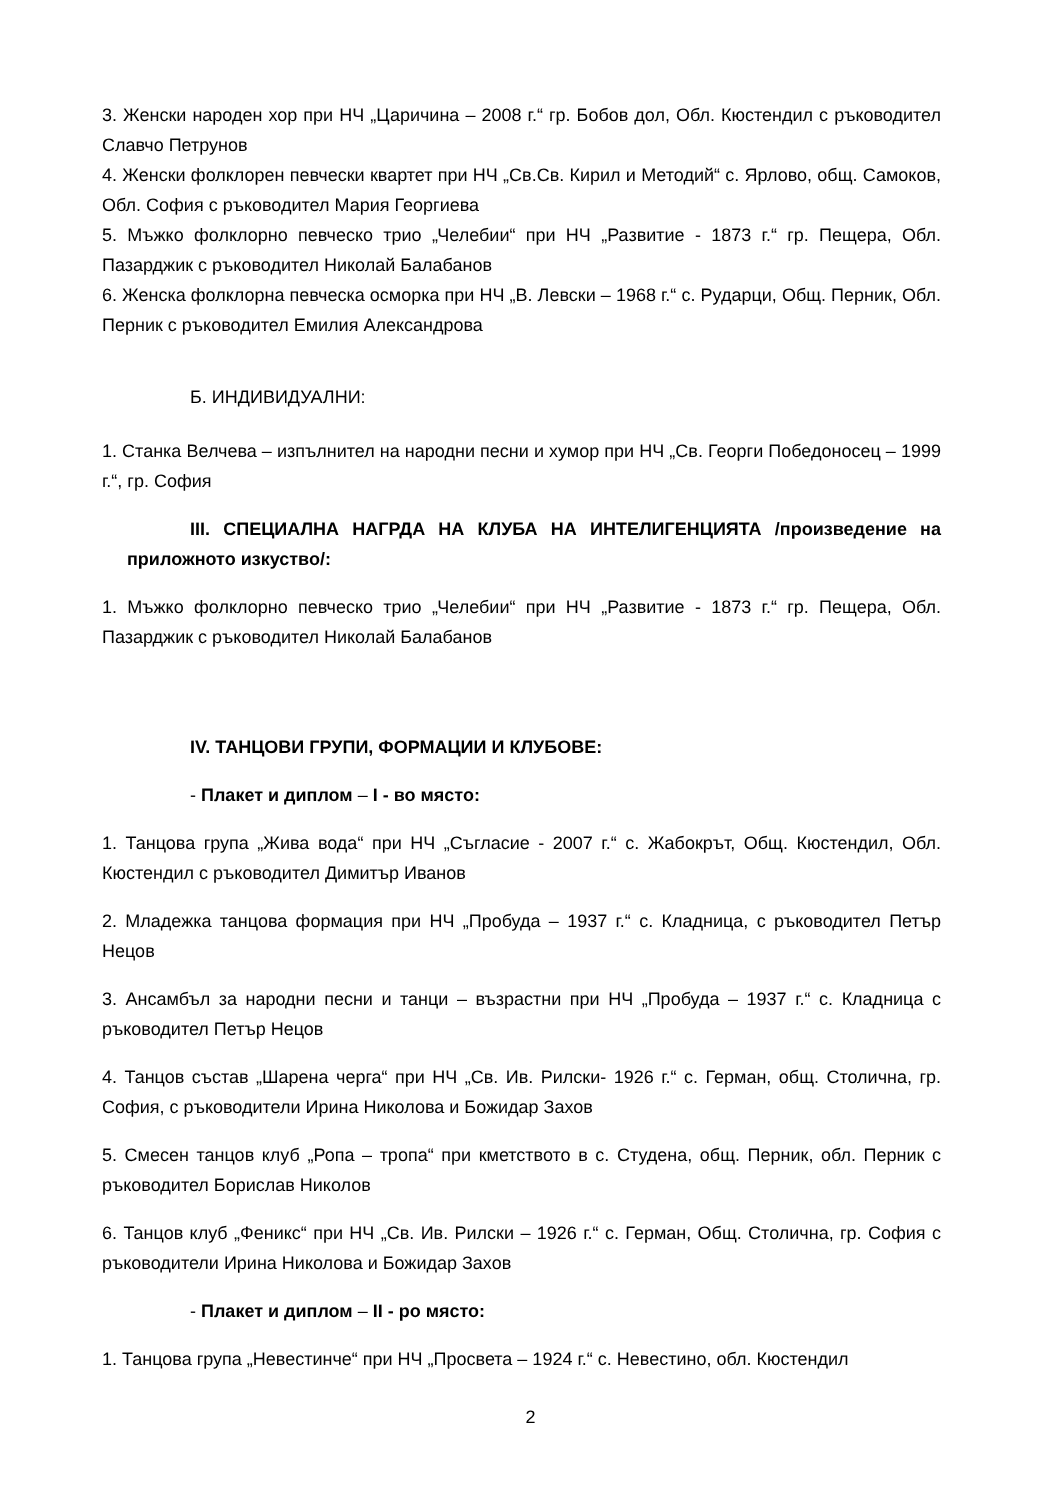3. Женски народен хор при НЧ „Царичина – 2008 г.“ гр. Бобов дол, Обл. Кюстендил с ръководител Славчо Петрунов
4. Женски фолклорен певчески квартет при НЧ „Св.Св. Кирил и Методий“ с. Ярлово, общ. Самоков, Обл. София с ръководител Мария Георгиева
5. Мъжко фолклорно певческо трио „Челебии“ при НЧ „Развитие - 1873 г.“ гр. Пещера, Обл. Пазарджик с ръководител Николай Балабанов
6. Женска фолклорна певческа осморка при НЧ „В. Левски – 1968 г.“ с. Рударци, Общ. Перник, Обл. Перник с ръководител Емилия Александрова
Б. ИНДИВИДУАЛНИ:
1. Станка Велчева – изпълнител на народни песни и хумор при НЧ „Св. Георги Победоносец – 1999 г.“, гр. София
III. СПЕЦИАЛНА НАГРДА НА КЛУБА НА ИНТЕЛИГЕНЦИЯТА /произведение на приложното изкуство/:
1. Мъжко фолклорно певческо трио „Челебии“ при НЧ „Развитие - 1873 г.“ гр. Пещера, Обл. Пазарджик с ръководител Николай Балабанов
IV. ТАНЦОВИ ГРУПИ, ФОРМАЦИИ И КЛУБОВЕ:
- Плакет и диплом – I - во място:
1. Танцова група „Жива вода“ при НЧ „Съгласие - 2007 г.“ с. Жабокрът, Общ. Кюстендил, Обл. Кюстендил с ръководител Димитър Иванов
2. Младежка танцова формация при НЧ „Пробуда – 1937 г.“ с. Кладница, с ръководител Петър Нецов
3. Ансамбъл за народни песни и танци – възрастни при НЧ „Пробуда – 1937 г.“ с. Кладница с ръководител Петър Нецов
4. Танцов състав „Шарена черга“ при НЧ „Св. Ив. Рилски- 1926 г.“ с. Герман, общ. Столична, гр. София, с ръководители Ирина Николова и Божидар Захов
5. Смесен танцов клуб „Ропа – тропа“ при кметството в с. Студена, общ. Перник, обл. Перник с ръководител Борислав Николов
6. Танцов клуб „Феникс“ при НЧ „Св. Ив. Рилски – 1926 г.“ с. Герман, Общ. Столична, гр. София с ръководители Ирина Николова и Божидар Захов
- Плакет и диплом – II - ро място:
1. Танцова група „Невестинче“ при НЧ „Просвета – 1924 г.“ с. Невестино, обл. Кюстендил
2